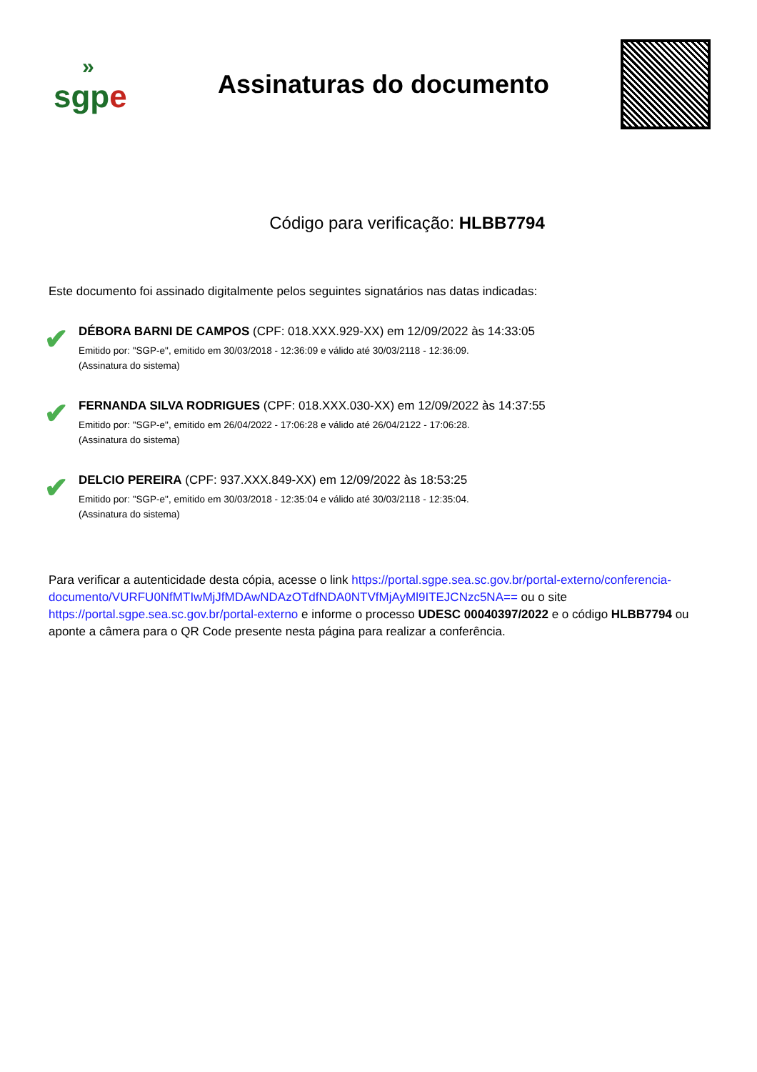»
sgp e
Assinaturas do documento
Código para verificação: HLBB7794
Este documento foi assinado digitalmente pelos seguintes signatários nas datas indicadas:
✔
DÉBORA BARNI DE CAMPOS (CPF: 018.XXX.929-XX) em 12/09/2022 às 14:33:05
Emitido por: "SGP-e", emitido em 30/03/2018 - 12:36:09 e válido até 30/03/2118 - 12:36:09.
(Assinatura do sistema)
✔
FERNANDA SILVA RODRIGUES (CPF: 018.XXX.030-XX) em 12/09/2022 às 14:37:55
Emitido por: "SGP-e", emitido em 26/04/2022 - 17:06:28 e válido até 26/04/2122 - 17:06:28.
(Assinatura do sistema)
✔
DELCIO PEREIRA (CPF: 937.XXX.849-XX) em 12/09/2022 às 18:53:25
Emitido por: "SGP-e", emitido em 30/03/2018 - 12:35:04 e válido até 30/03/2118 - 12:35:04.
(Assinatura do sistema)
Para verificar a autenticidade desta cópia, acesse o link https://portal.sgpe.sea.sc.gov.br/portal-externo/conferencia-documento/VURFU0NfMTIwMjJfMDAwNDAzOTdfNDA0NTVfMjAyMl9ITEJCNzc5NA== ou o site https://portal.sgpe.sea.sc.gov.br/portal-externo e informe o processo UDESC 00040397/2022 e o código HLBB7794 ou aponte a câmera para o QR Code presente nesta página para realizar a conferência.